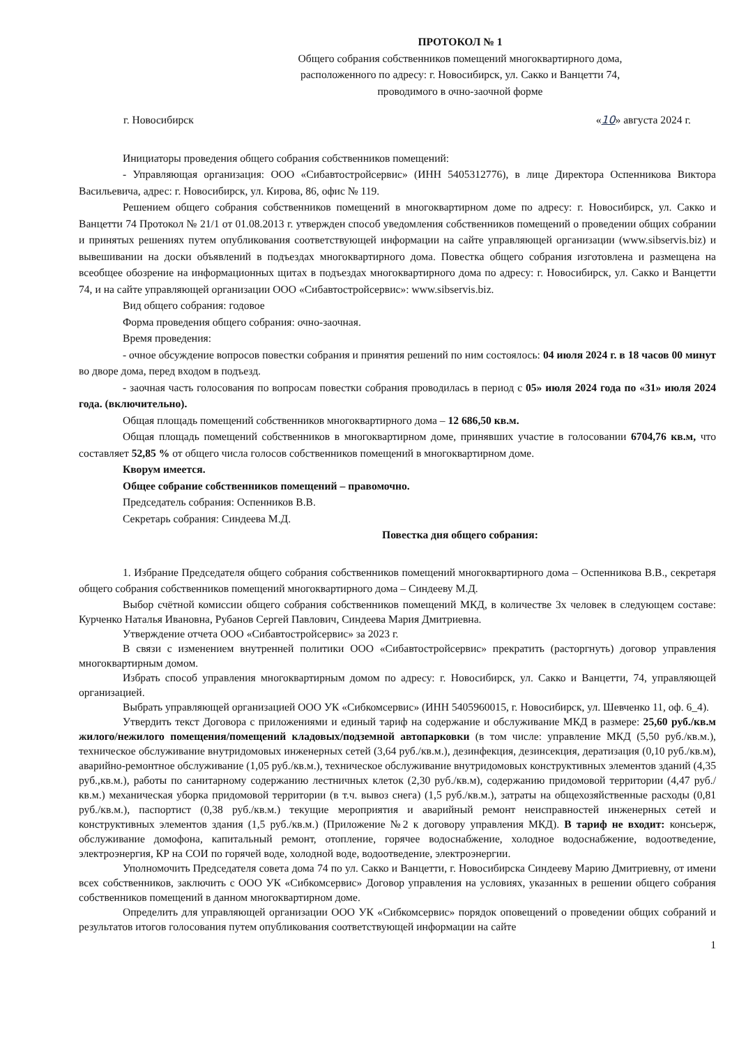ПРОТОКОЛ № 1
Общего собрания собственников помещений многоквартирного дома,
расположенного по адресу: г. Новосибирск, ул. Сакко и Ванцетти 74,
проводимого в очно-заочной форме
г. Новосибирск «10» августа 2024 г.
Инициаторы проведения общего собрания собственников помещений:
- Управляющая организация: ООО «Сибавтостройсервис» (ИНН 5405312776), в лице Директора Оспенникова Виктора Васильевича, адрес: г. Новосибирск, ул. Кирова, 86, офис № 119.
Решением общего собрания собственников помещений в многоквартирном доме по адресу: г. Новосибирск, ул. Сакко и Ванцетти 74 Протокол № 21/1 от 01.08.2013 г. утвержден способ уведомления собственников помещений о проведении общих собрании и принятых решениях путем опубликования соответствующей информации на сайте управляющей организации (www.sibservis.biz) и вывешивании на доски объявлений в подъездах многоквартирного дома. Повестка общего собрания изготовлена и размещена на всеобщее обозрение на информационных щитах в подъездах многоквартирного дома по адресу: г. Новосибирск, ул. Сакко и Ванцетти 74, и на сайте управляющей организации ООО «Сибавтостройсервис»: www.sibservis.biz.
Вид общего собрания: годовое
Форма проведения общего собрания: очно-заочная.
Время проведения:
- очное обсуждение вопросов повестки собрания и принятия решений по ним состоялось: 04 июля 2024 г. в 18 часов 00 минут во дворе дома, перед входом в подъезд.
- заочная часть голосования по вопросам повестки собрания проводилась в период с 05» июля 2024 года по «31» июля 2024 года. (включительно).
Общая площадь помещений собственников многоквартирного дома – 12 686,50 кв.м.
Общая площадь помещений собственников в многоквартирном доме, принявших участие в голосовании 6704,76 кв.м, что составляет 52,85 % от общего числа голосов собственников помещений в многоквартирном доме.
Кворум имеется.
Общее собрание собственников помещений – правомочно.
Председатель собрания: Оспенников В.В.
Секретарь собрания: Синдеева М.Д.
Повестка дня общего собрания:
1. Избрание Председателя общего собрания собственников помещений многоквартирного дома – Оспенникова В.В., секретаря общего собрания собственников помещений многоквартирного дома – Синдееву М.Д.
Выбор счётной комиссии общего собрания собственников помещений МКД, в количестве 3х человек в следующем составе: Курченко Наталья Ивановна, Рубанов Сергей Павлович, Синдеева Мария Дмитриевна.
Утверждение отчета ООО «Сибавтостройсервис» за 2023 г.
В связи с изменением внутренней политики ООО «Сибавтостройсервис» прекратить (расторгнуть) договор управления многоквартирным домом.
Избрать способ управления многоквартирным домом по адресу: г. Новосибирск, ул. Сакко и Ванцетти, 74, управляющей организацией.
Выбрать управляющей организацией ООО УК «Сибкомсервис» (ИНН 5405960015, г. Новосибирск, ул. Шевченко 11, оф. 6_4).
Утвердить текст Договора с приложениями и единый тариф на содержание и обслуживание МКД в размере: 25,60 руб./кв.м жилого/нежилого помещения/помещений кладовых/подземной автопарковки (в том числе: управление МКД (5,50 руб./кв.м.), техническое обслуживание внутридомовых инженерных сетей (3,64 руб./кв.м.), дезинфекция, дезинсекция, дератизация (0,10 руб./кв.м), аварийно-ремонтное обслуживание (1,05 руб./кв.м.), техническое обслуживание внутридомовых конструктивных элементов зданий (4,35 руб.,кв.м.), работы по санитарному содержанию лестничных клеток (2,30 руб./кв.м), содержанию придомовой территории (4,47 руб./кв.м.) механическая уборка придомовой территории (в т.ч. вывоз снега) (1,5 руб./кв.м.), затраты на общехозяйственные расходы (0,81 руб./кв.м.), паспортист (0,38 руб./кв.м.) текущие мероприятия и аварийный ремонт неисправностей инженерных сетей и конструктивных элементов здания (1,5 руб./кв.м.) (Приложение №2 к договору управления МКД). В тариф не входит: консьерж, обслуживание домофона, капитальный ремонт, отопление, горячее водоснабжение, холодное водоснабжение, водоотведение, электроэнергия, КР на СОИ по горячей воде, холодной воде, водоотведение, электроэнергии.
Уполномочить Председателя совета дома 74 по ул. Сакко и Ванцетти, г. Новосибирска Синдееву Марию Дмитриевну, от имени всех собственников, заключить с ООО УК «Сибкомсервис» Договор управления на условиях, указанных в решении общего собрания собственников помещений в данном многоквартирном доме.
Определить для управляющей организации ООО УК «Сибкомсервис» порядок оповещений о проведении общих собраний и результатов итогов голосования путем опубликования соответствующей информации на сайте
1